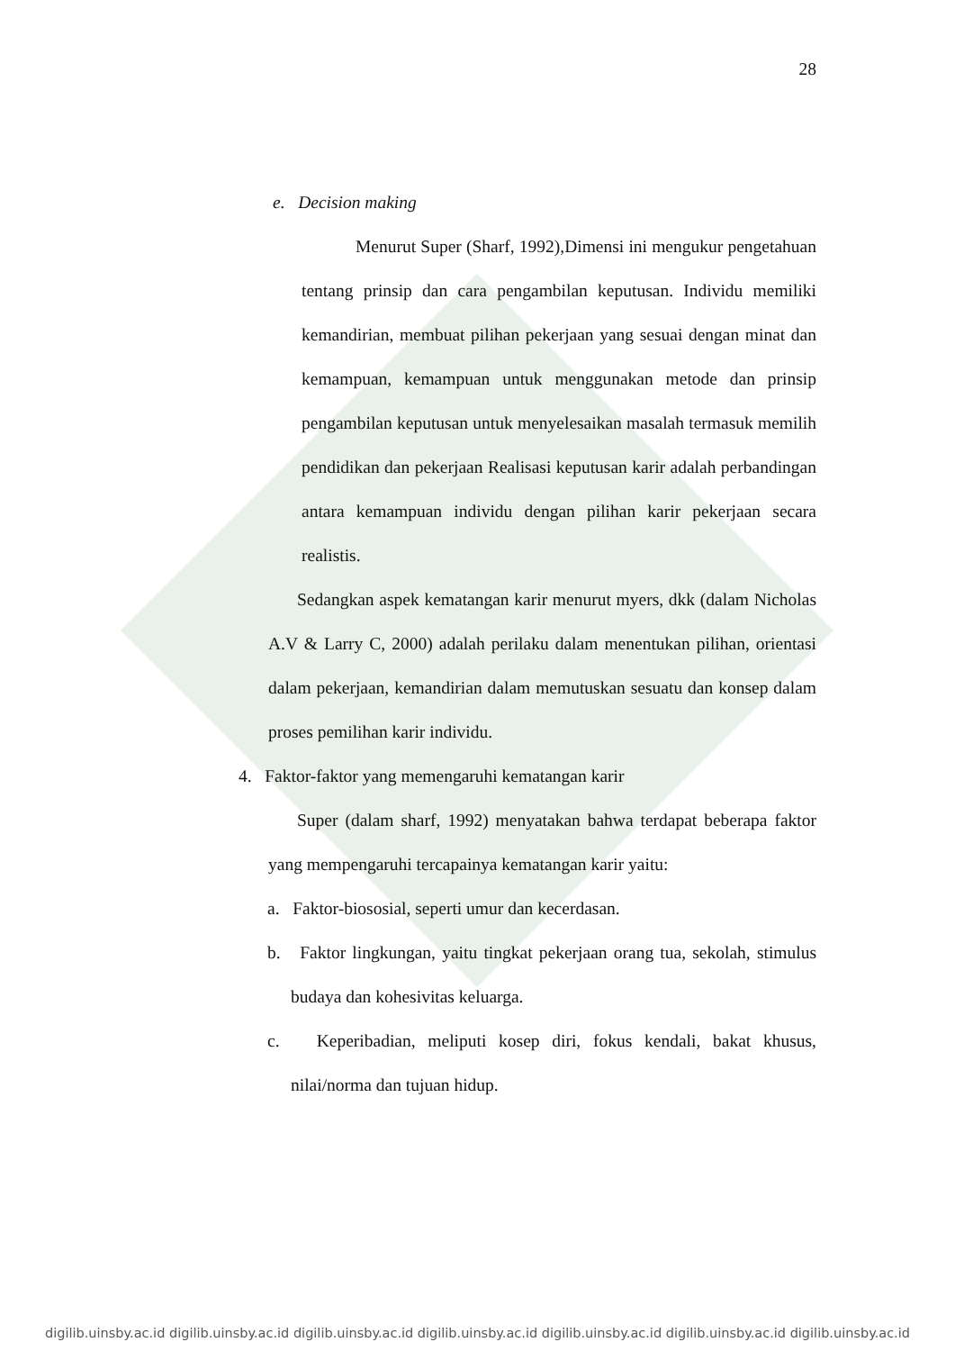28
e. Decision making
Menurut Super (Sharf, 1992),Dimensi ini mengukur pengetahuan tentang prinsip dan cara pengambilan keputusan. Individu memiliki kemandirian, membuat pilihan pekerjaan yang sesuai dengan minat dan kemampuan, kemampuan untuk menggunakan metode dan prinsip pengambilan keputusan untuk menyelesaikan masalah termasuk memilih pendidikan dan pekerjaan Realisasi keputusan karir adalah perbandingan antara kemampuan individu dengan pilihan karir pekerjaan secara realistis.
Sedangkan aspek kematangan karir menurut myers, dkk (dalam Nicholas A.V & Larry C, 2000) adalah perilaku dalam menentukan pilihan, orientasi dalam pekerjaan, kemandirian dalam memutuskan sesuatu dan konsep dalam proses pemilihan karir individu.
4. Faktor-faktor yang memengaruhi kematangan karir
Super (dalam sharf, 1992) menyatakan bahwa terdapat beberapa faktor yang mempengaruhi tercapainya kematangan karir yaitu:
a. Faktor-biososial, seperti umur dan kecerdasan.
b. Faktor lingkungan, yaitu tingkat pekerjaan orang tua, sekolah, stimulus budaya dan kohesivitas keluarga.
c. Keperibadian, meliputi kosep diri, fokus kendali, bakat khusus, nilai/norma dan tujuan hidup.
digilib.uinsby.ac.id digilib.uinsby.ac.id digilib.uinsby.ac.id digilib.uinsby.ac.id digilib.uinsby.ac.id digilib.uinsby.ac.id digilib.uinsby.ac.id